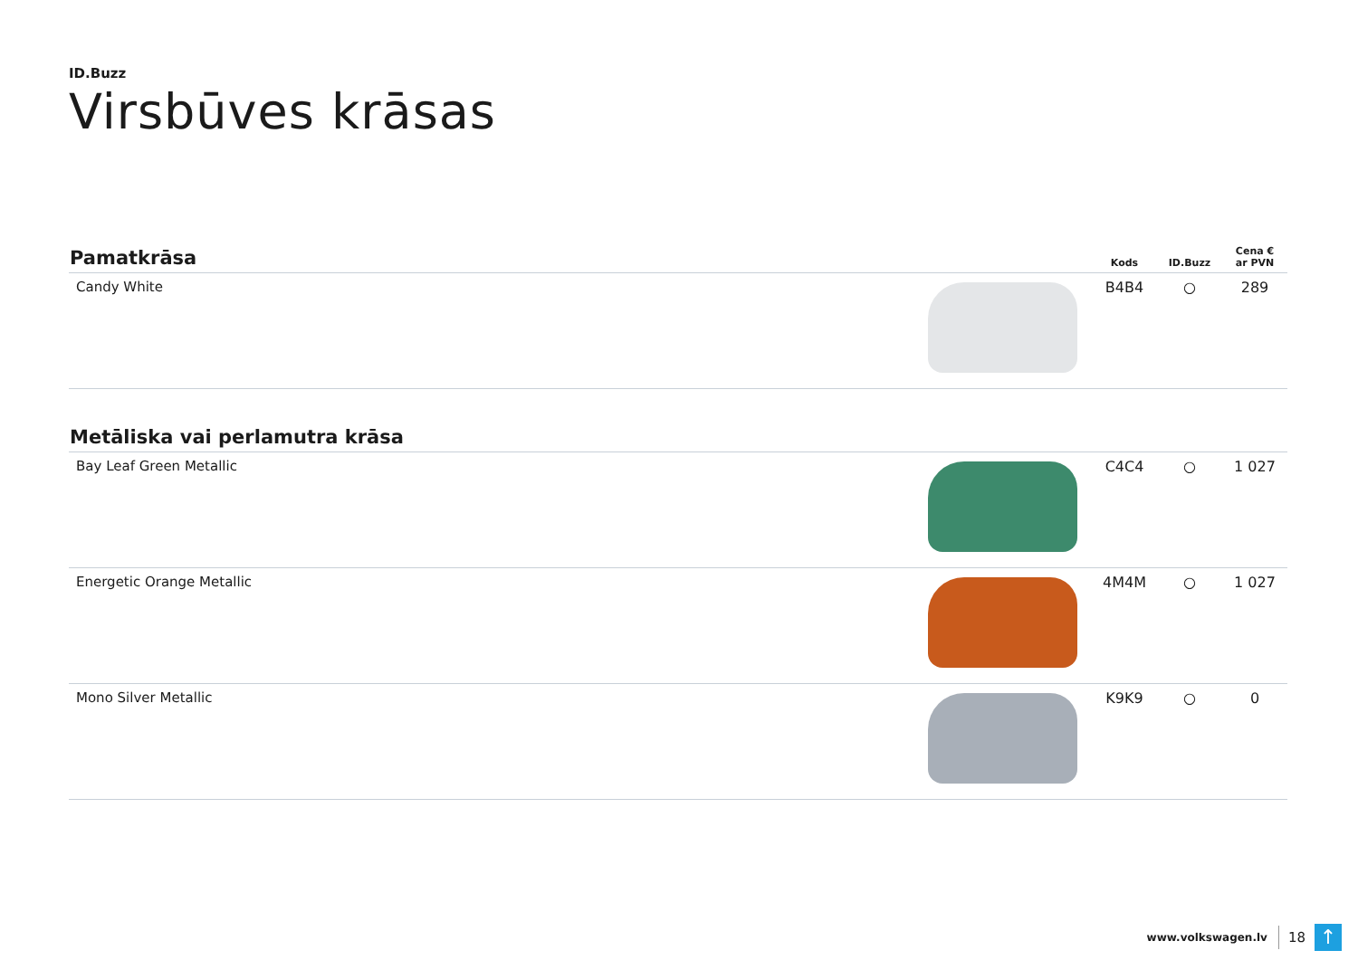ID.Buzz
Virsbūves krāsas
| Pamatkrāsa | | Kods | ID.Buzz | Cena € ar PVN |
| --- | --- | --- | --- | --- |
| Candy White | | B4B4 | ○ | 289 |
| Metāliska vai perlamutra krāsa | | | | |
| --- | --- | --- | --- | --- |
| Bay Leaf Green Metallic | | C4C4 | ○ | 1 027 |
| Energetic Orange Metallic | | 4M4M | ○ | 1 027 |
| Mono Silver Metallic | | K9K9 | ○ | 0 |
www.volkswagen.lv 18 ↑